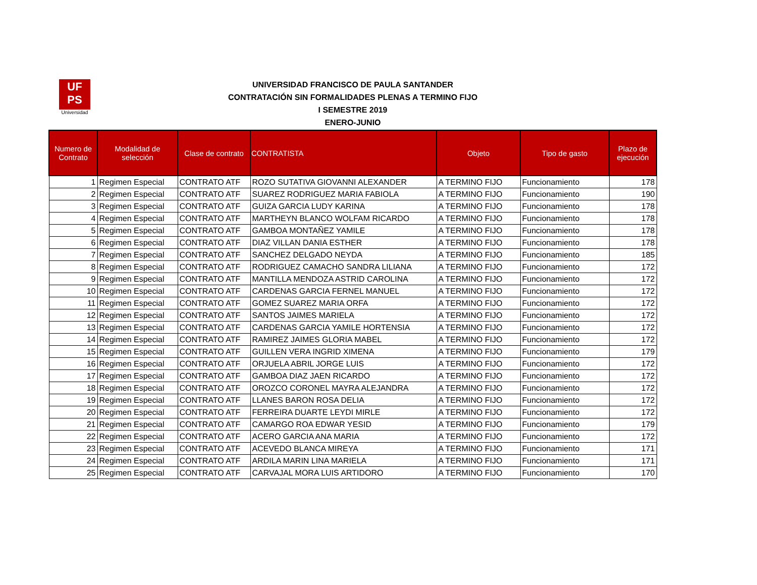UF
PS
Universidad
UNIVERSIDAD FRANCISCO DE PAULA SANTANDER
CONTRATACIÓN SIN FORMALIDADES PLENAS A TERMINO FIJO
I SEMESTRE 2019
ENERO-JUNIO
| Numero de Contrato | Modalidad de selección | Clase de contrato | CONTRATISTA | Objeto | Tipo de gasto | Plazo de ejecución |
| --- | --- | --- | --- | --- | --- | --- |
| 1 | Regimen Especial | CONTRATO ATF | ROZO SUTATIVA GIOVANNI ALEXANDER | A TERMINO FIJO | Funcionamiento | 178 |
| 2 | Regimen Especial | CONTRATO ATF | SUAREZ RODRIGUEZ MARIA FABIOLA | A TERMINO FIJO | Funcionamiento | 190 |
| 3 | Regimen Especial | CONTRATO ATF | GUIZA GARCIA LUDY KARINA | A TERMINO FIJO | Funcionamiento | 178 |
| 4 | Regimen Especial | CONTRATO ATF | MARTHEYN BLANCO WOLFAM RICARDO | A TERMINO FIJO | Funcionamiento | 178 |
| 5 | Regimen Especial | CONTRATO ATF | GAMBOA MONTAÑEZ YAMILE | A TERMINO FIJO | Funcionamiento | 178 |
| 6 | Regimen Especial | CONTRATO ATF | DIAZ VILLAN DANIA ESTHER | A TERMINO FIJO | Funcionamiento | 178 |
| 7 | Regimen Especial | CONTRATO ATF | SANCHEZ DELGADO NEYDA | A TERMINO FIJO | Funcionamiento | 185 |
| 8 | Regimen Especial | CONTRATO ATF | RODRIGUEZ CAMACHO SANDRA LILIANA | A TERMINO FIJO | Funcionamiento | 172 |
| 9 | Regimen Especial | CONTRATO ATF | MANTILLA MENDOZA ASTRID CAROLINA | A TERMINO FIJO | Funcionamiento | 172 |
| 10 | Regimen Especial | CONTRATO ATF | CARDENAS GARCIA FERNEL MANUEL | A TERMINO FIJO | Funcionamiento | 172 |
| 11 | Regimen Especial | CONTRATO ATF | GOMEZ SUAREZ MARIA ORFA | A TERMINO FIJO | Funcionamiento | 172 |
| 12 | Regimen Especial | CONTRATO ATF | SANTOS JAIMES MARIELA | A TERMINO FIJO | Funcionamiento | 172 |
| 13 | Regimen Especial | CONTRATO ATF | CARDENAS GARCIA YAMILE HORTENSIA | A TERMINO FIJO | Funcionamiento | 172 |
| 14 | Regimen Especial | CONTRATO ATF | RAMIREZ JAIMES GLORIA MABEL | A TERMINO FIJO | Funcionamiento | 172 |
| 15 | Regimen Especial | CONTRATO ATF | GUILLEN VERA INGRID XIMENA | A TERMINO FIJO | Funcionamiento | 179 |
| 16 | Regimen Especial | CONTRATO ATF | ORJUELA ABRIL JORGE LUIS | A TERMINO FIJO | Funcionamiento | 172 |
| 17 | Regimen Especial | CONTRATO ATF | GAMBOA DIAZ JAEN RICARDO | A TERMINO FIJO | Funcionamiento | 172 |
| 18 | Regimen Especial | CONTRATO ATF | OROZCO CORONEL MAYRA ALEJANDRA | A TERMINO FIJO | Funcionamiento | 172 |
| 19 | Regimen Especial | CONTRATO ATF | LLANES BARON ROSA DELIA | A TERMINO FIJO | Funcionamiento | 172 |
| 20 | Regimen Especial | CONTRATO ATF | FERREIRA DUARTE LEYDI MIRLE | A TERMINO FIJO | Funcionamiento | 172 |
| 21 | Regimen Especial | CONTRATO ATF | CAMARGO ROA EDWAR YESID | A TERMINO FIJO | Funcionamiento | 179 |
| 22 | Regimen Especial | CONTRATO ATF | ACERO GARCIA ANA MARIA | A TERMINO FIJO | Funcionamiento | 172 |
| 23 | Regimen Especial | CONTRATO ATF | ACEVEDO BLANCA MIREYA | A TERMINO FIJO | Funcionamiento | 171 |
| 24 | Regimen Especial | CONTRATO ATF | ARDILA MARIN LINA MARIELA | A TERMINO FIJO | Funcionamiento | 171 |
| 25 | Regimen Especial | CONTRATO ATF | CARVAJAL MORA LUIS ARTIDORO | A TERMINO FIJO | Funcionamiento | 170 |